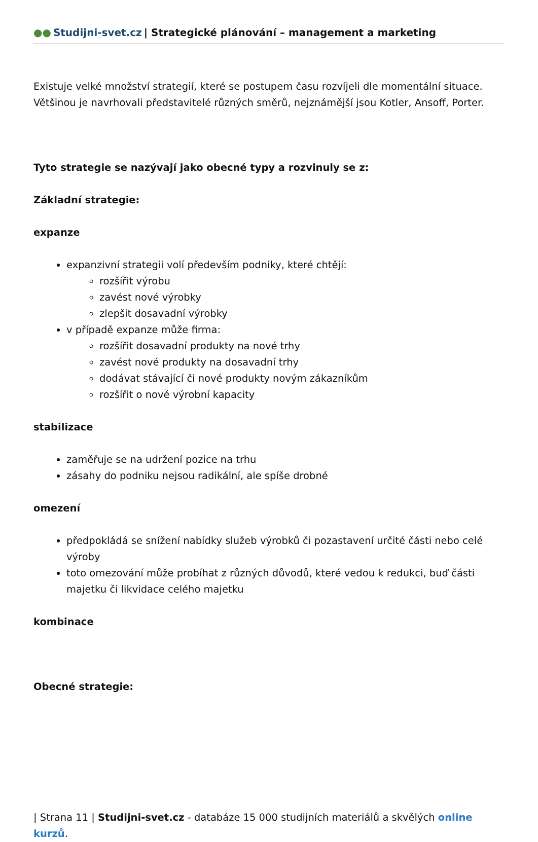●● Studijni-svet.cz | Strategické plánování – management a marketing
Existuje velké množství strategií, které se postupem času rozvíjeli dle momentální situace. Většinou je navrhovali představitelé různých směrů, nejznámější jsou Kotler, Ansoff, Porter.
Tyto strategie se nazývají jako obecné typy a rozvinuly se z:
Základní strategie:
expanze
expanzivní strategii volí především podniky, které chtějí:
rozšířit výrobu
zavést nové výrobky
zlepšit dosavadní výrobky
v případě expanze může firma:
rozšířit dosavadní produkty na nové trhy
zavést nové produkty na dosavadní trhy
dodávat stávající či nové produkty novým zákazníkům
rozšířit o nové výrobní kapacity
stabilizace
zaměřuje se na udržení pozice na trhu
zásahy do podniku nejsou radikální, ale spíše drobné
omezení
předpokládá se snížení nabídky služeb výrobků či pozastavení určité části nebo celé výroby
toto omezování může probíhat z různých důvodů, které vedou k redukci, buď části majetku či likvidace celého majetku
kombinace
Obecné strategie:
| Strana 11 | Studijni-svet.cz - databáze 15 000 studijních materiálů a skvělých online kurzů.